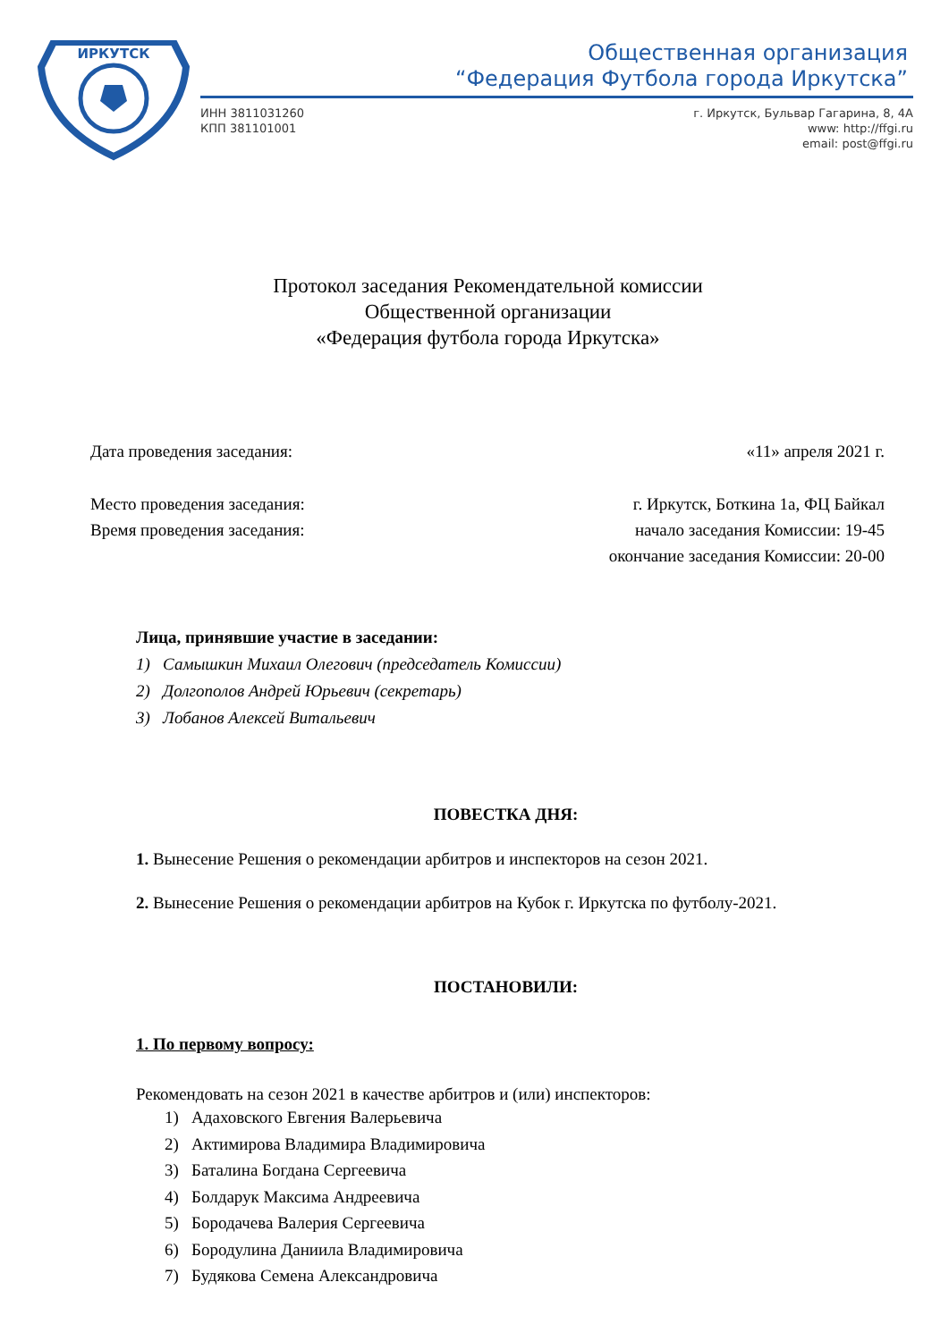ИРКУТСК
Общественная организация
“Федерация Футбола города Иркутска”
ИНН 3811031260
КПП 381101001
г. Иркутск, Бульвар Гагарина, 8, 4А
www: http://ffgi.ru
email: post@ffgi.ru
Протокол заседания Рекомендательной комиссии
Общественной организации
«Федерация футбола города Иркутска»
Дата проведения заседания: «11» апреля 2021 г.
Место проведения заседания: г. Иркутск, Боткина 1а, ФЦ Байкал
Время проведения заседания: начало заседания Комиссии: 19-45
окончание заседания Комиссии: 20-00
Лица, принявшие участие в заседании:
1) Самышкин Михаил Олегович (председатель Комиссии)
2) Долгополов Андрей Юрьевич (секретарь)
3) Лобанов Алексей Витальевич
ПОВЕСТКА ДНЯ:
1. Вынесение Решения о рекомендации арбитров и инспекторов на сезон 2021.
2. Вынесение Решения о рекомендации арбитров на Кубок г. Иркутска по футболу-2021.
ПОСТАНОВИЛИ:
1. По первому вопросу:
Рекомендовать на сезон 2021 в качестве арбитров и (или) инспекторов:
1) Адаховского Евгения Валерьевича
2) Актимирова Владимира Владимировича
3) Баталина Богдана Сергеевича
4) Болдарук Максима Андреевича
5) Бородачева Валерия Сергеевича
6) Бородулина Даниила Владимировича
7) Будякова Семена Александровича